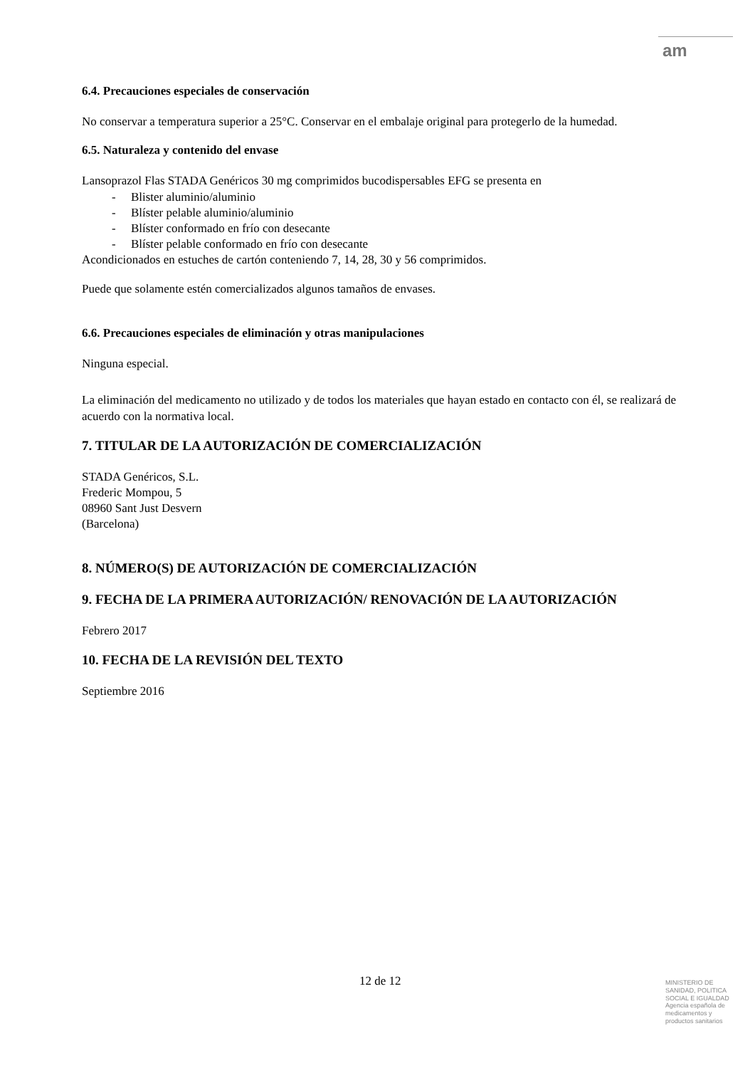am
6.4. Precauciones especiales de conservación
No conservar a temperatura superior a 25°C. Conservar en el embalaje original para protegerlo de la humedad.
6.5. Naturaleza y contenido del envase
Lansoprazol Flas STADA Genéricos 30 mg comprimidos bucodispersables EFG se presenta en
- Blister aluminio/aluminio
- Blíster pelable aluminio/aluminio
- Blíster conformado en frío con desecante
- Blíster pelable conformado en frío con desecante
Acondicionados en estuches de cartón conteniendo 7, 14, 28, 30 y 56 comprimidos.
Puede que solamente estén comercializados algunos tamaños de envases.
6.6. Precauciones especiales de eliminación y otras manipulaciones
Ninguna especial.
La eliminación del medicamento no utilizado y de todos los materiales que hayan estado en contacto con él, se realizará de acuerdo con la normativa local.
7. TITULAR DE LA AUTORIZACIÓN DE COMERCIALIZACIÓN
STADA Genéricos, S.L.
Frederic Mompou, 5
08960 Sant Just Desvern
(Barcelona)
8. NÚMERO(S) DE AUTORIZACIÓN DE COMERCIALIZACIÓN
9. FECHA DE LA PRIMERA AUTORIZACIÓN/ RENOVACIÓN DE LA AUTORIZACIÓN
Febrero 2017
10. FECHA DE LA REVISIÓN DEL TEXTO
Septiembre 2016
12 de 12
MINISTERIO DE
SANIDAD, POLITICA
SOCIAL E IGUALDAD
Agencia española de
medicamentos y
productos sanitarios